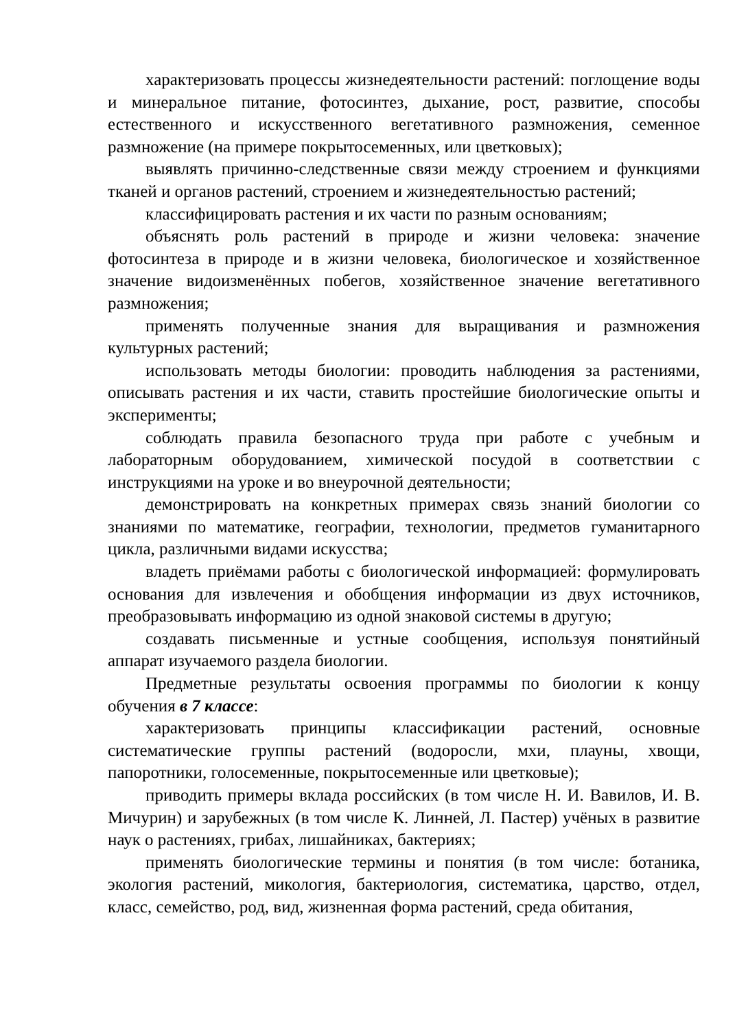характеризовать процессы жизнедеятельности растений: поглощение воды и минеральное питание, фотосинтез, дыхание, рост, развитие, способы естественного и искусственного вегетативного размножения, семенное размножение (на примере покрытосеменных, или цветковых);
выявлять причинно-следственные связи между строением и функциями тканей и органов растений, строением и жизнедеятельностью растений;
классифицировать растения и их части по разным основаниям;
объяснять роль растений в природе и жизни человека: значение фотосинтеза в природе и в жизни человека, биологическое и хозяйственное значение видоизменённых побегов, хозяйственное значение вегетативного размножения;
применять полученные знания для выращивания и размножения культурных растений;
использовать методы биологии: проводить наблюдения за растениями, описывать растения и их части, ставить простейшие биологические опыты и эксперименты;
соблюдать правила безопасного труда при работе с учебным и лабораторным оборудованием, химической посудой в соответствии с инструкциями на уроке и во внеурочной деятельности;
демонстрировать на конкретных примерах связь знаний биологии со знаниями по математике, географии, технологии, предметов гуманитарного цикла, различными видами искусства;
владеть приёмами работы с биологической информацией: формулировать основания для извлечения и обобщения информации из двух источников, преобразовывать информацию из одной знаковой системы в другую;
создавать письменные и устные сообщения, используя понятийный аппарат изучаемого раздела биологии.
Предметные результаты освоения программы по биологии к концу обучения в 7 классе:
характеризовать принципы классификации растений, основные систематические группы растений (водоросли, мхи, плауны, хвощи, папоротники, голосеменные, покрытосеменные или цветковые);
приводить примеры вклада российских (в том числе Н. И. Вавилов, И. В. Мичурин) и зарубежных (в том числе К. Линней, Л. Пастер) учёных в развитие наук о растениях, грибах, лишайниках, бактериях;
применять биологические термины и понятия (в том числе: ботаника, экология растений, микология, бактериология, систематика, царство, отдел, класс, семейство, род, вид, жизненная форма растений, среда обитания,